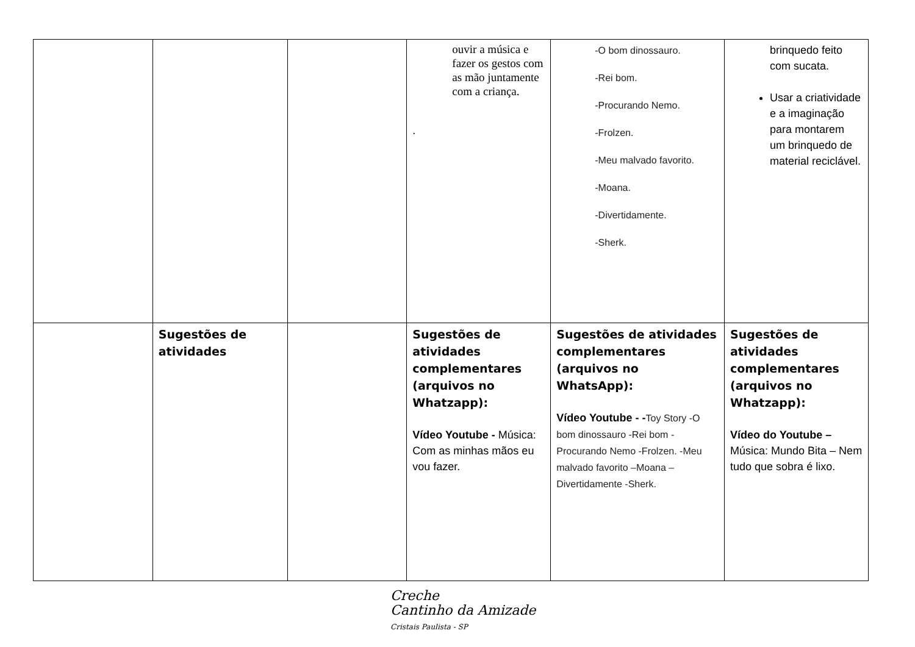| | | | ouvir a música e fazer os gestos com as mão juntamente com a criança. . | -O bom dinossauro. -Rei bom. -Procurando Nemo. -Frolzen. -Meu malvado favorito. -Moana. -Divertidamente. -Sherk. | brinquedo feito com sucata. Usar a criatividade e a imaginação para montarem um brinquedo de material reciclável. |
| | Sugestões de atividades | | Sugestões de atividades complementares (arquivos no Whatzapp): Vídeo Youtube - Música: Com as minhas mãos eu vou fazer. | Sugestões de atividades complementares (arquivos no WhatsApp): Vídeo Youtube - - Toy Story -O bom dinossauro -Rei bom -Procurando Nemo -Frolzen. -Meu malvado favorito –Moana –Divertidamente -Sherk. | Sugestões de atividades complementares (arquivos no Whatzapp): Vídeo do Youtube – Música: Mundo Bita – Nem tudo que sobra é lixo. |
Creche
Cantinho da Amizade
Cristais Paulista - SP